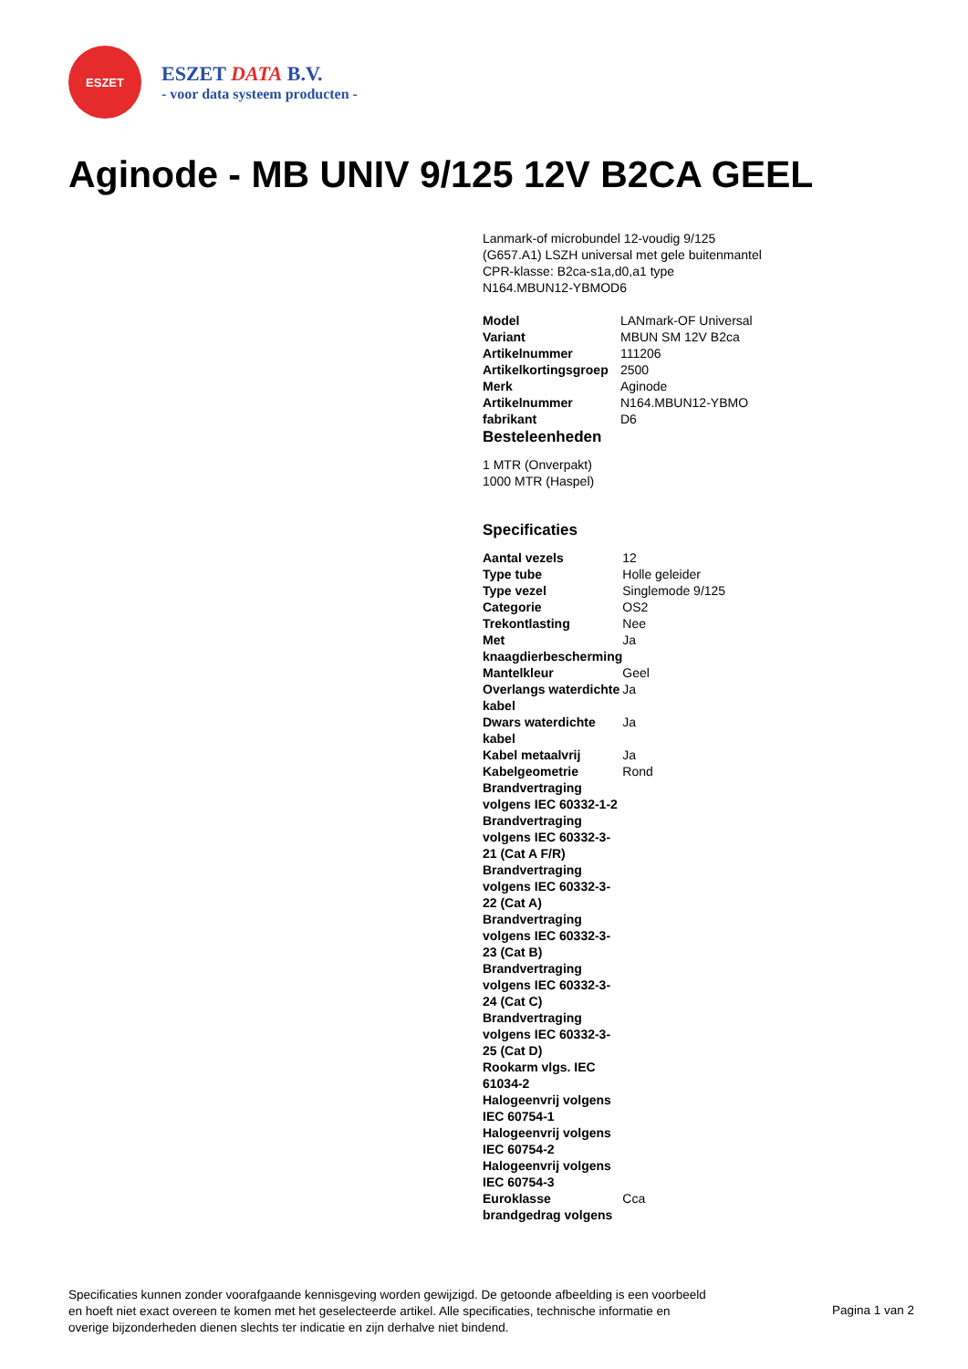ESZET
ESZET DATA B.V.
- voor data systeem producten -
Aginode - MB UNIV 9/125 12V B2CA GEEL
Lanmark-of microbundel 12-voudig 9/125 (G657.A1) LSZH universal met gele buitenmantel CPR-klasse: B2ca-s1a,d0,a1 type N164.MBUN12-YBMOD6
| Model | LANmark-OF Universal |
| Variant | MBUN SM 12V B2ca |
| Artikelnummer | 111206 |
| Artikelkortingsgroep | 2500 |
| Merk | Aginode |
| Artikelnummer fabrikant | N164.MBUN12-YBMO D6 |
Besteleenheden
1 MTR (Onverpakt)
1000 MTR (Haspel)
Specificaties
| Aantal vezels | 12 |
| Type tube | Holle geleider |
| Type vezel | Singlemode 9/125 |
| Categorie | OS2 |
| Trekontlasting | Nee |
| Met knaagdierbescherming | Ja |
| Mantelkleur | Geel |
| Overlangs waterdichte kabel | Ja |
| Dwars waterdichte kabel | Ja |
| Kabel metaalvrij | Ja |
| Kabelgeometrie | Rond |
| Brandvertraging volgens IEC 60332-1-2 | |
| Brandvertraging volgens IEC 60332-3-21 (Cat A F/R) | |
| Brandvertraging volgens IEC 60332-3-22 (Cat A) | |
| Brandvertraging volgens IEC 60332-3-23 (Cat B) | |
| Brandvertraging volgens IEC 60332-3-24 (Cat C) | |
| Brandvertraging volgens IEC 60332-3-25 (Cat D) | |
| Rookarm vlgs. IEC 61034-2 | |
| Halogeenvrij volgens IEC 60754-1 | |
| Halogeenvrij volgens IEC 60754-2 | |
| Halogeenvrij volgens IEC 60754-3 | |
| Euroklasse brandgedrag volgens | Cca |
Specificaties kunnen zonder voorafgaande kennisgeving worden gewijzigd. De getoonde afbeelding is een voorbeeld en hoeft niet exact overeen te komen met het geselecteerde artikel. Alle specificaties, technische informatie en overige bijzonderheden dienen slechts ter indicatie en zijn derhalve niet bindend.
Pagina 1 van 2